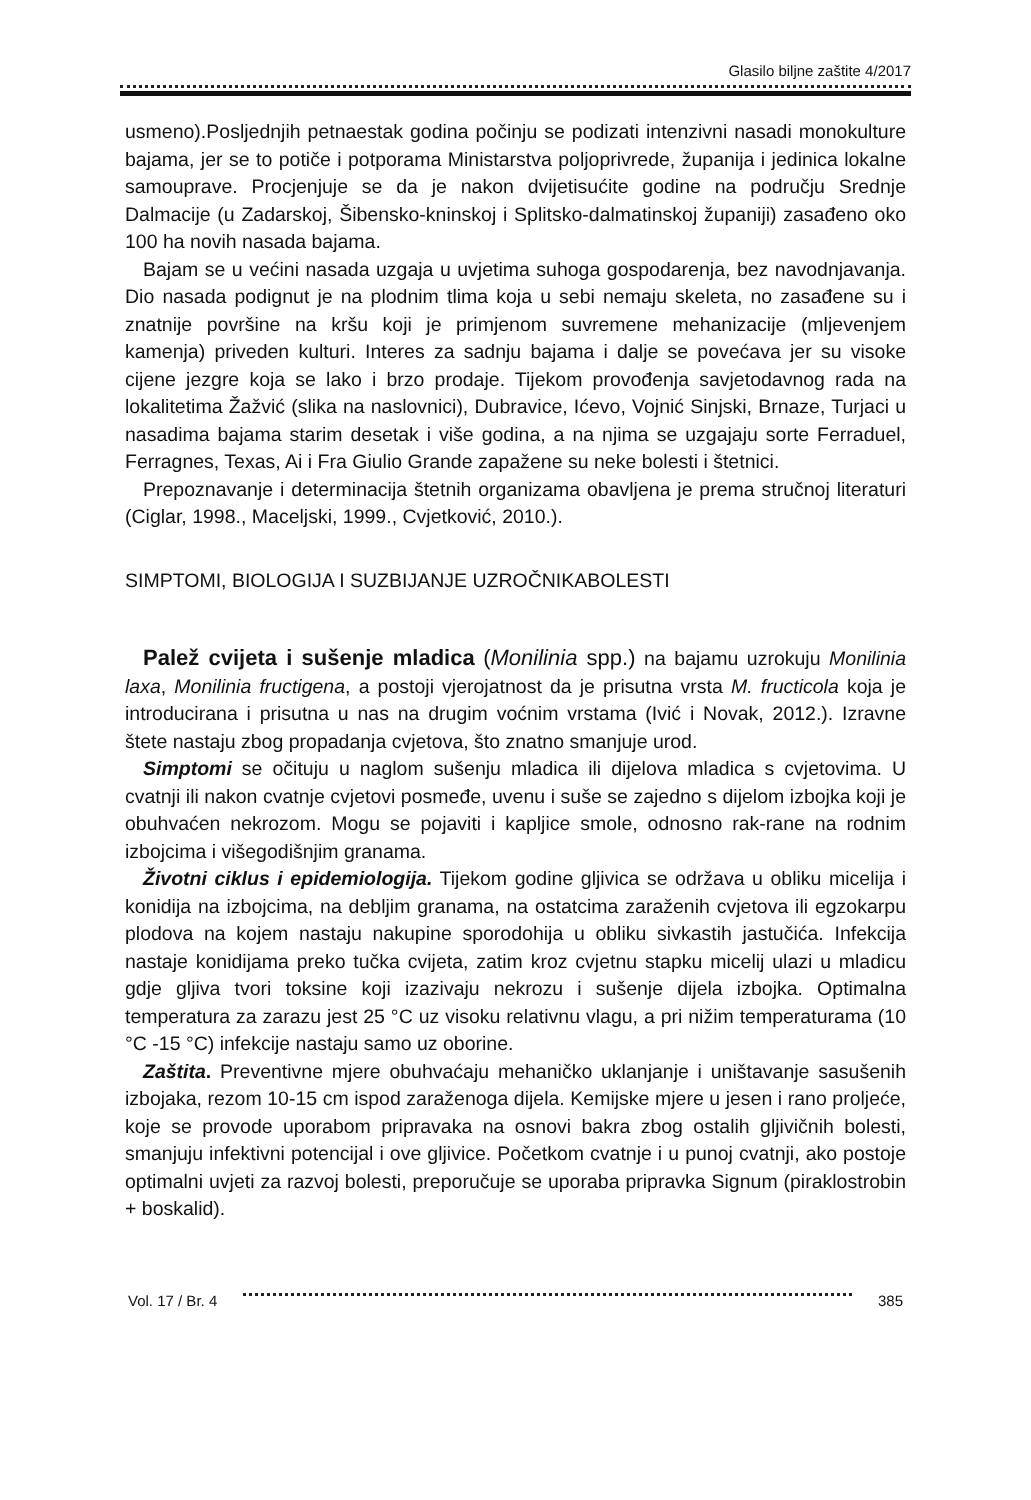Glasilo biljne zaštite 4/2017
usmeno).Posljednjih petnaestak godina počinju se podizati intenzivni nasadi monokulture bajama, jer se to potiče i potporama Ministarstva poljoprivrede, županija i jedinica lokalne samouprave. Procjenjuje se da je nakon dvijetisućite godine na području Srednje Dalmacije (u Zadarskoj, Šibensko-kninskoj i Splitsko-dalmatinskoj županiji) zasađeno oko 100 ha novih nasada bajama.
Bajam se u većini nasada uzgaja u uvjetima suhoga gospodarenja, bez navodnjavanja. Dio nasada podignut je na plodnim tlima koja u sebi nemaju skeleta, no zasađene su i znatnije površine na kršu koji je primjenom suvremene mehanizacije (mljevenjem kamenja) priveden kulturi. Interes za sadnju bajama i dalje se povećava jer su visoke cijene jezgre koja se lako i brzo prodaje. Tijekom provođenja savjetodavnog rada na lokalitetima Žažvić (slika na naslovnici), Dubravice, Ićevo, Vojnić Sinjski, Brnaze, Turjaci u nasadima bajama starim desetak i više godina, a na njima se uzgajaju sorte Ferraduel, Ferragnes, Texas, Ai i Fra Giulio Grande zapažene su neke bolesti i štetnici.
Prepoznavanje i determinacija štetnih organizama obavljena je prema stručnoj literaturi (Ciglar, 1998., Maceljski, 1999., Cvjetković, 2010.).
SIMPTOMI, BIOLOGIJA I SUZBIJANJE UZROČNIKABOLESTI
Palež cvijeta i sušenje mladica (Monilinia spp.) na bajamu uzrokuju Monilinia laxa, Monilinia fructigena, a postoji vjerojatnost da je prisutna vrsta M. fructicola koja je introducirana i prisutna u nas na drugim voćnim vrstama (Ivić i Novak, 2012.). Izravne štete nastaju zbog propadanja cvjetova, što znatno smanjuje urod.
Simptomi se očituju u naglom sušenju mladica ili dijelova mladica s cvjetovima. U cvatnji ili nakon cvatnje cvjetovi posmeđe, uvenu i suše se zajedno s dijelom izbojka koji je obuhvaćen nekrozom. Mogu se pojaviti i kapljice smole, odnosno rak-rane na rodnim izbojcima i višegodišnjim granama.
Životni ciklus i epidemiologija. Tijekom godine gljivica se održava u obliku micelija i konidija na izbojcima, na debljim granama, na ostatcima zaraženih cvjetova ili egzokarpu plodova na kojem nastaju nakupine sporodohija u obliku sivkastih jastučića. Infekcija nastaje konidijama preko tučka cvijeta, zatim kroz cvjetnu stapku micelij ulazi u mladicu gdje gljiva tvori toksine koji izazivaju nekrozu i sušenje dijela izbojka. Optimalna temperatura za zarazu jest 25 °C uz visoku relativnu vlagu, a pri nižim temperaturama (10 °C -15 °C) infekcije nastaju samo uz oborine.
Zaštita. Preventivne mjere obuhvaćaju mehaničko uklanjanje i uništavanje sasušenih izbojaka, rezom 10-15 cm ispod zaraženoga dijela. Kemijske mjere u jesen i rano proljeće, koje se provode uporabom pripravaka na osnovi bakra zbog ostalih gljivičnih bolesti, smanjuju infektivni potencijal i ove gljivice. Početkom cvatnje i u punoj cvatnji, ako postoje optimalni uvjeti za razvoj bolesti, preporučuje se uporaba pripravka Signum (piraklostrobin + boskalid).
Vol. 17 / Br. 4 385